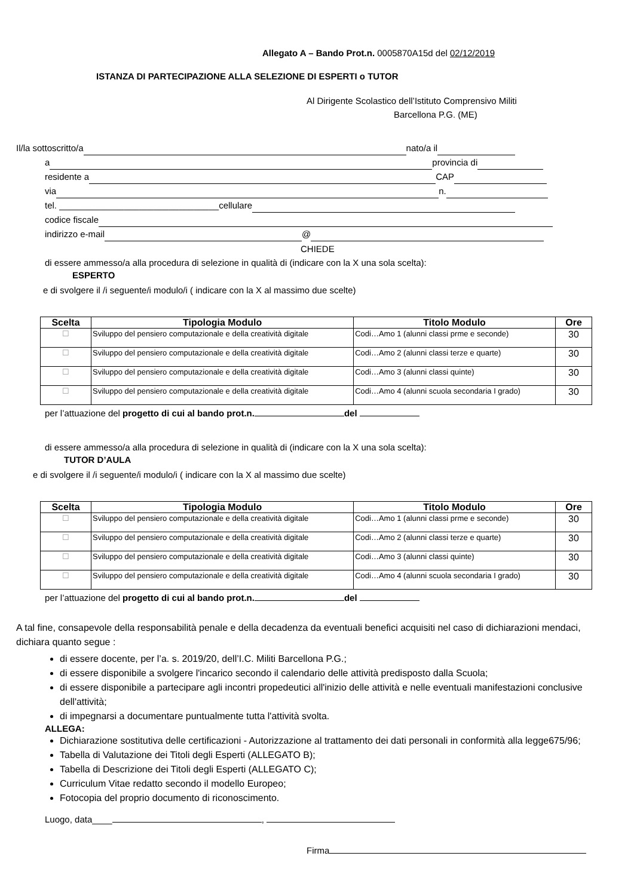Allegato A – Bando Prot.n. 0005870A15d del 02/12/2019
ISTANZA DI PARTECIPAZIONE ALLA SELEZIONE DI ESPERTI o TUTOR
Al Dirigente Scolastico dell’Istituto Comprensivo Militi
Barcellona P.G. (ME)
Il/la sottoscritto/a nato/a il
a provincia di
residente a CAP
via n.
tel. ________________________________cellulare
codice fiscale
indirizzo e-mail @
CHIEDE
di essere ammesso/a alla procedura di selezione in qualità di (indicare con la X una sola scelta):
ESPERTO
e di svolgere il /i seguente/i modulo/i ( indicare con la X al massimo due scelte)
| Scelta | Tipologia Modulo | Titolo Modulo | Ore |
| --- | --- | --- | --- |
| ☐ | Sviluppo del pensiero computazionale e della creatività digitale | Codi…Amo 1 (alunni classi prme e seconde) | 30 |
| ☐ | Sviluppo del pensiero computazionale e della creatività digitale | Codi…Amo 2 (alunni classi terze e quarte) | 30 |
| ☐ | Sviluppo del pensiero computazionale e della creatività digitale | Codi…Amo 3 (alunni classi quinte) | 30 |
| ☐ | Sviluppo del pensiero computazionale e della creatività digitale | Codi…Amo 4 (alunni scuola secondaria I grado) | 30 |
per l’attuazione del progetto di cui al bando prot.n. del
di essere ammesso/a alla procedura di selezione in qualità di (indicare con la X una sola scelta):
TUTOR D’AULA
e di svolgere il /i seguente/i modulo/i ( indicare con la X al massimo due scelte)
| Scelta | Tipologia Modulo | Titolo Modulo | Ore |
| --- | --- | --- | --- |
| ☐ | Sviluppo del pensiero computazionale e della creatività digitale | Codi…Amo 1 (alunni classi prme e seconde) | 30 |
| ☐ | Sviluppo del pensiero computazionale e della creatività digitale | Codi…Amo 2 (alunni classi terze e quarte) | 30 |
| ☐ | Sviluppo del pensiero computazionale e della creatività digitale | Codi…Amo 3 (alunni classi quinte) | 30 |
| ☐ | Sviluppo del pensiero computazionale e della creatività digitale | Codi…Amo 4 (alunni scuola secondaria I grado) | 30 |
per l’attuazione del progetto di cui al bando prot.n. del
A tal fine, consapevole della responsabilità penale e della decadenza da eventuali benefici acquisiti nel caso di dichiarazioni mendaci, dichiara quanto segue :
di essere docente, per l’a. s. 2019/20, dell’I.C. Militi Barcellona P.G.;
di essere disponibile a svolgere l'incarico secondo il calendario delle attività predisposto dalla Scuola;
di essere disponibile a partecipare agli incontri propedeutici all'inizio delle attività e nelle eventuali manifestazioni conclusive dell'attività;
di impegnarsi a documentare puntualmente tutta l'attività svolta.
ALLEGA:
Dichiarazione sostitutiva delle certificazioni - Autorizzazione al trattamento dei dati personali in conformità alla legge675/96;
Tabella di Valutazione dei Titoli degli Esperti (ALLEGATO B);
Tabella di Descrizione dei Titoli degli Esperti (ALLEGATO C);
Curriculum Vitae redatto secondo il modello Europeo;
Fotocopia del proprio documento di riconoscimento.
Luogo, data____ ,
Firma